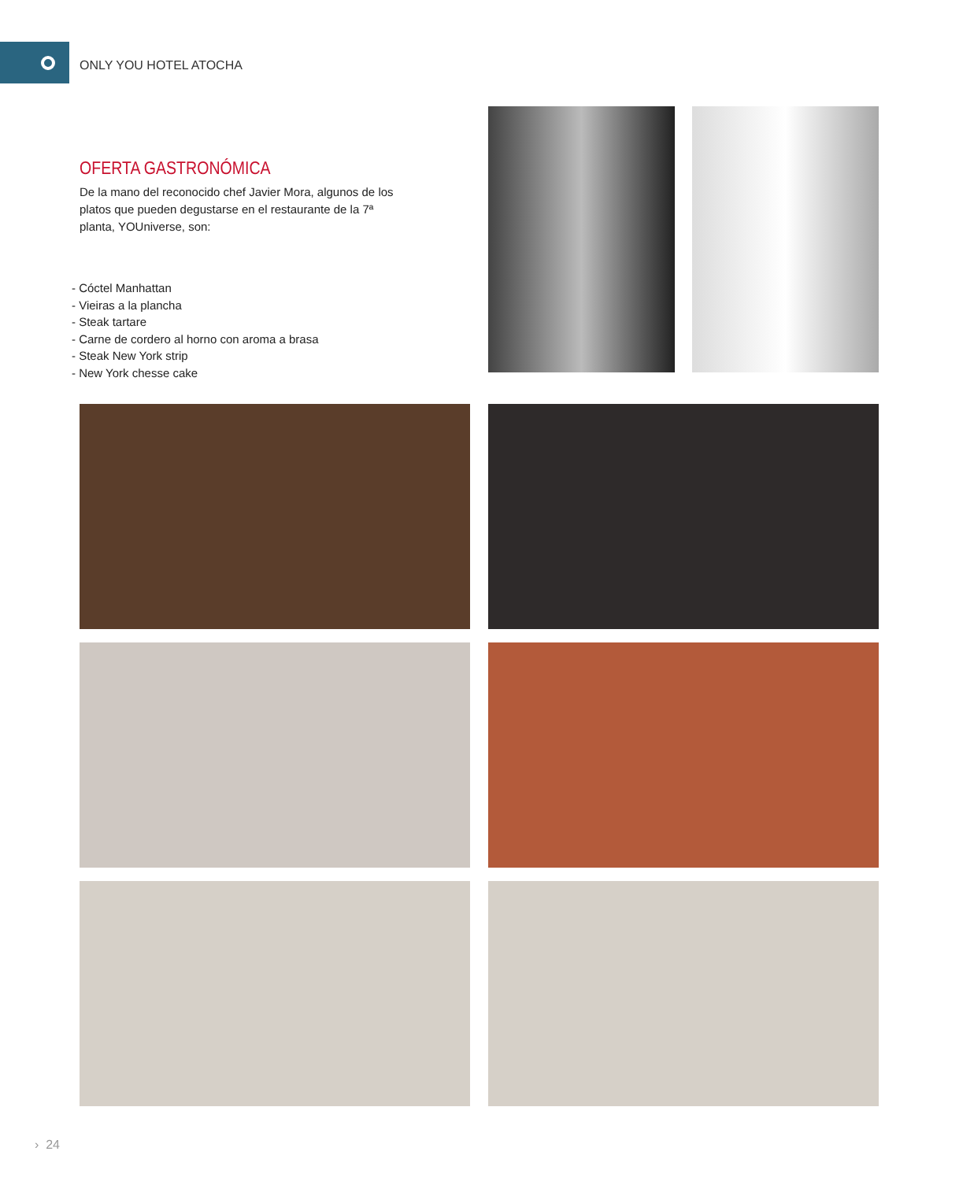ONLY YOU HOTEL ATOCHA
OFERTA GASTRONÓMICA
De la mano del reconocido chef Javier Mora, algunos de los platos que pueden degustarse en el restaurante de la 7ª planta, YOUniverse, son:
- Cóctel Manhattan
- Vieiras a la plancha
- Steak tartare
- Carne de cordero al horno con aroma a brasa
- Steak New York strip
- New York chesse cake
› 24